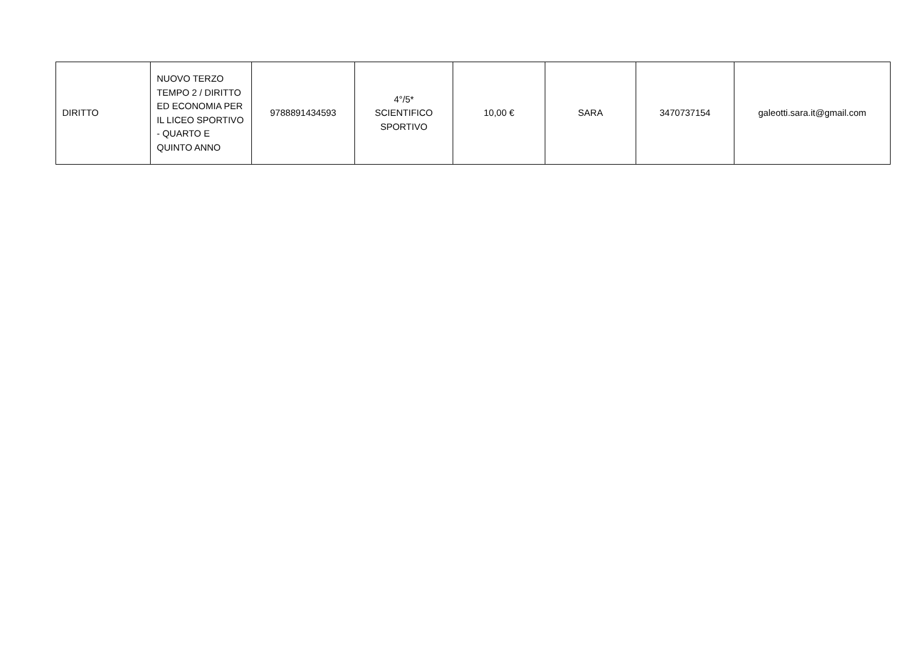| DIRITTO | NUOVO TERZO TEMPO 2 / DIRITTO ED ECONOMIA PER IL LICEO SPORTIVO - QUARTO E QUINTO ANNO | 9788891434593 | 4°/5* SCIENTIFICO SPORTIVO | 10,00 € | SARA | 3470737154 | galeotti.sara.it@gmail.com |